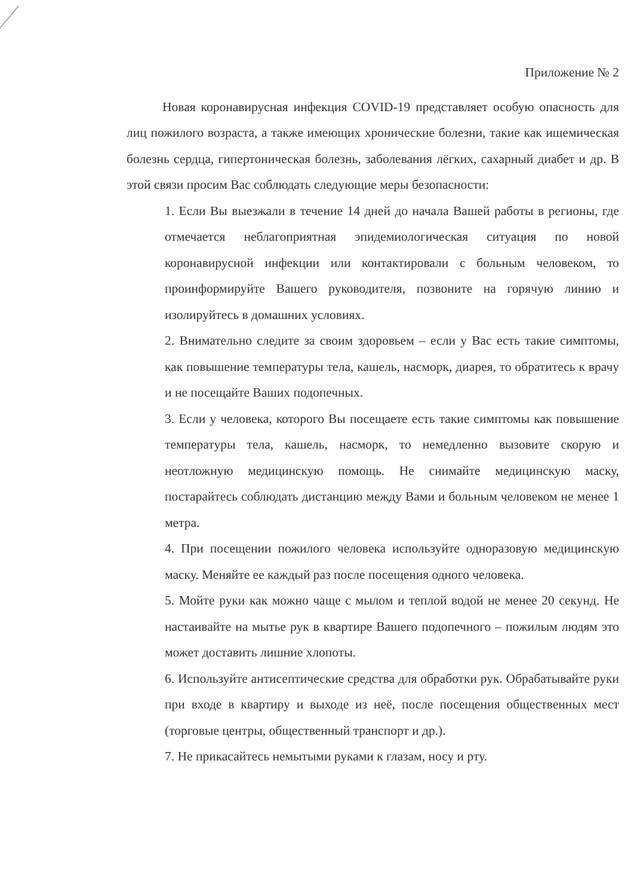Приложение № 2
Новая коронавирусная инфекция COVID-19 представляет особую опасность для лиц пожилого возраста, а также имеющих хронические болезни, такие как ишемическая болезнь сердца, гипертоническая болезнь, заболевания лёгких, сахарный диабет и др. В этой связи просим Вас соблюдать следующие меры безопасности:
1. Если Вы выезжали в течение 14 дней до начала Вашей работы в регионы, где отмечается неблагоприятная эпидемиологическая ситуация по новой коронавирусной инфекции или контактировали с больным человеком, то проинформируйте Вашего руководителя, позвоните на горячую линию и изолируйтесь в домашних условиях.
2. Внимательно следите за своим здоровьем – если у Вас есть такие симптомы, как повышение температуры тела, кашель, насморк, диарея, то обратитесь к врачу и не посещайте Ваших подопечных.
3. Если у человека, которого Вы посещаете есть такие симптомы как повышение температуры тела, кашель, насморк, то немедленно вызовите скорую и неотложную медицинскую помощь. Не снимайте медицинскую маску, постарайтесь соблюдать дистанцию между Вами и больным человеком не менее 1 метра.
4. При посещении пожилого человека используйте одноразовую медицинскую маску. Меняйте ее каждый раз после посещения одного человека.
5. Мойте руки как можно чаще с мылом и теплой водой не менее 20 секунд. Не настаивайте на мытье рук в квартире Вашего подопечного – пожилым людям это может доставить лишние хлопоты.
6. Используйте антисептические средства для обработки рук. Обрабатывайте руки при входе в квартиру и выходе из неё, после посещения общественных мест (торговые центры, общественный транспорт и др.).
7. Не прикасайтесь немытыми руками к глазам, носу и рту.